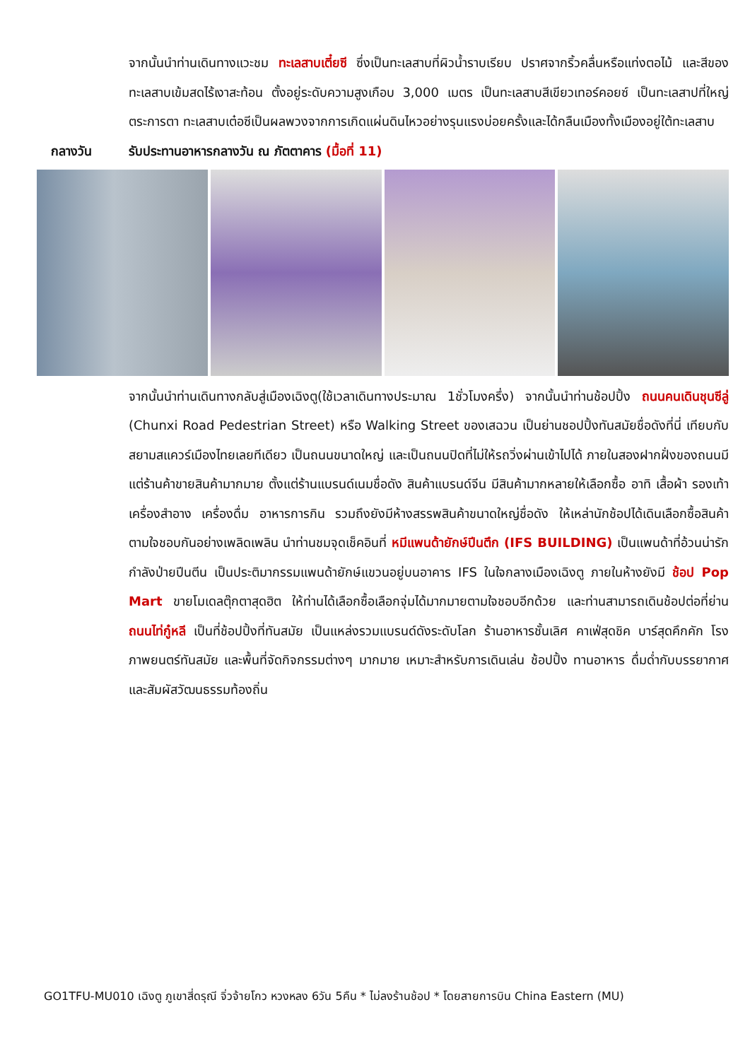จากนั้นนำท่านเดินทางแวะชม ทะเลสาบเตี๋ยซี ซึ่งเป็นทะเลสาบที่ผิวน้ำราบเรียบ ปราศจากริ้วคลื่นหรือแท่งตอไม้ และสีของทะเลสาบเข้มสดไร้เงาสะท้อน ตั้งอยู่ระดับความสูงเกือบ 3,000 เมตร เป็นทะเลสาบสีเขียวเทอร์คอยซ์ เป็นทะเลสาปที่ใหญ่ตระการตา ทะเลสาบเต๋อซีเป็นผลพวงจากการเกิดแผ่นดินไหวอย่างรุนแรงบ่อยครั้งและได้กลืนเมืองทั้งเมืองอยู่ใต้ทะเลสาบ
กลางวัน รับประทานอาหารกลางวัน ณ ภัตตาคาร (มื้อที่ 11)
จากนั้นนำท่านเดินทางกลับสู่เมืองเฉิงตู(ใช้เวลาเดินทางประมาณ 1ชั่วโมงครึ่ง) จากนั้นนำท่านช้อปปิ้ง ถนนคนเดินชุนซีลู่ (Chunxi Road Pedestrian Street) หรือ Walking Street ของเสฉวน เป็นย่านชอปปิ้งทันสมัยชื่อดังที่นี่ เทียบกับสยามสแควร์เมืองไทยเลยทีเดียว เป็นถนนขนาดใหญ่ และเป็นถนนปิดที่ไม่ให้รถวิ่งผ่านเข้าไปได้ ภายในสองฝากฝั่งของถนนมีแต่ร้านค้าขายสินค้ามากมาย ตั้งแต่ร้านแบรนด์เนมชื่อดัง สินค้าแบรนด์จีน มีสินค้ามากหลายให้เลือกซื้อ อาทิ เสื้อผ้า รองเท้า เครื่องสำอาง เครื่องดื่ม อาหารการกิน รวมถึงยังมีห้างสรรพสินค้าขนาดใหญ่ชื่อดัง ให้เหล่านักช้อปได้เดินเลือกซื้อสินค้าตามใจชอบกันอย่างเพลิดเพลิน นำท่านชมจุดเช็คอินที่ หมีแพนด้ายักษ์ปีนตึก (IFS BUILDING) เป็นแพนด้าที่อ้วนน่ารักกำลังป่ายปีนตีน เป็นประติมากรรมแพนด้ายักษ์แขวนอยู่บนอาคาร IFS ในใจกลางเมืองเฉิงตู ภายในห้างยังมี ช้อป Pop Mart ขายโมเดลตุ๊กตาสุดฮิต ให้ท่านได้เลือกซื้อเลือกจุ่มได้มากมายตามใจชอบอีกด้วย และท่านสามารถเดินช้อปต่อที่ย่าน ถนนไท่กู๋หลี เป็นที่ช้อปปิ้งที่ทันสมัย เป็นแหล่งรวมแบรนด์ดังระดับโลก ร้านอาหารชั้นเลิศ คาเฟ่สุดชิค บาร์สุดคึกคัก โรงภาพยนตร์ทันสมัย และพื้นที่จัดกิจกรรมต่างๆ มากมาย เหมาะสำหรับการเดินเล่น ช้อปปิ้ง ทานอาหาร ดื่มด่ำกับบรรยากาศ และสัมผัสวัฒนธรรมท้องถิ่น
GO1TFU-MU010 เฉิงตู ภูเขาสี่ดรุณี จิ่วจ้ายโกว หวงหลง 6วัน 5คืน * ไม่ลงร้านช้อป * โดยสายการบิน China Eastern (MU)